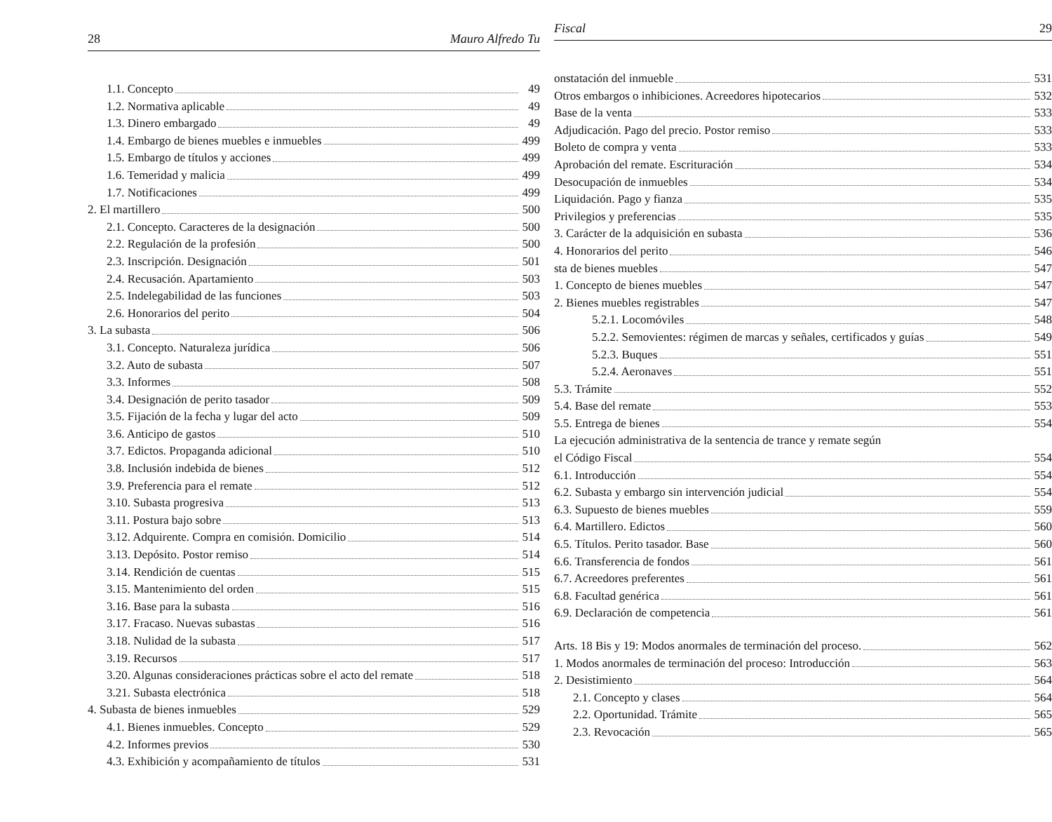28 Mauro Alfredo Tu
1.1. Concepto 49
1.2. Normativa aplicable 49
1.3. Dinero embargado 49
1.4. Embargo de bienes muebles e inmuebles 499
1.5. Embargo de títulos y acciones 499
1.6. Temeridad y malicia 499
1.7. Notificaciones 499
2. El martillero 500
2.1. Concepto. Caracteres de la designación 500
2.2. Regulación de la profesión 500
2.3. Inscripción. Designación 501
2.4. Recusación. Apartamiento 503
2.5. Indelegabilidad de las funciones 503
2.6. Honorarios del perito 504
3. La subasta 506
3.1. Concepto. Naturaleza jurídica 506
3.2. Auto de subasta 507
3.3. Informes 508
3.4. Designación de perito tasador 509
3.5. Fijación de la fecha y lugar del acto 509
3.6. Anticipo de gastos 510
3.7. Edictos. Propaganda adicional 510
3.8. Inclusión indebida de bienes 512
3.9. Preferencia para el remate 512
3.10. Subasta progresiva 513
3.11. Postura bajo sobre 513
3.12. Adquirente. Compra en comisión. Domicilio 514
3.13. Depósito. Postor remiso 514
3.14. Rendición de cuentas 515
3.15. Mantenimiento del orden 515
3.16. Base para la subasta 516
3.17. Fracaso. Nuevas subastas 516
3.18. Nulidad de la subasta 517
3.19. Recursos 517
3.20. Algunas consideraciones prácticas sobre el acto del remate 518
3.21. Subasta electrónica 518
4. Subasta de bienes inmuebles 529
4.1. Bienes inmuebles. Concepto 529
4.2. Informes previos 530
4.3. Exhibición y acompañamiento de títulos 531
Fiscal 29
onstatación del inmueble 531
Otros embargos o inhibiciones. Acreedores hipotecarios 532
Base de la venta 533
Adjudicación. Pago del precio. Postor remiso 533
Boleto de compra y venta 533
Aprobación del remate. Escrituración 534
Desocupación de inmuebles 534
Liquidación. Pago y fianza 535
Privilegios y preferencias 535
3. Carácter de la adquisición en subasta 536
4. Honorarios del perito 546
sta de bienes muebles 547
1. Concepto de bienes muebles 547
2. Bienes muebles registrables 547
5.2.1. Locomóviles 548
5.2.2. Semovientes: régimen de marcas y señales, certificados y guías 549
5.2.3. Buques 551
5.2.4. Aeronaves 551
5.3. Trámite 552
5.4. Base del remate 553
5.5. Entrega de bienes 554
La ejecución administrativa de la sentencia de trance y remate según
el Código Fiscal 554
6.1. Introducción 554
6.2. Subasta y embargo sin intervención judicial 554
6.3. Supuesto de bienes muebles 559
6.4. Martillero. Edictos 560
6.5. Títulos. Perito tasador. Base 560
6.6. Transferencia de fondos 561
6.7. Acreedores preferentes 561
6.8. Facultad genérica 561
6.9. Declaración de competencia 561
Arts. 18 Bis y 19: Modos anormales de terminación del proceso. 562
1. Modos anormales de terminación del proceso: Introducción 563
2. Desistimiento 564
2.1. Concepto y clases 564
2.2. Oportunidad. Trámite 565
2.3. Revocación 565